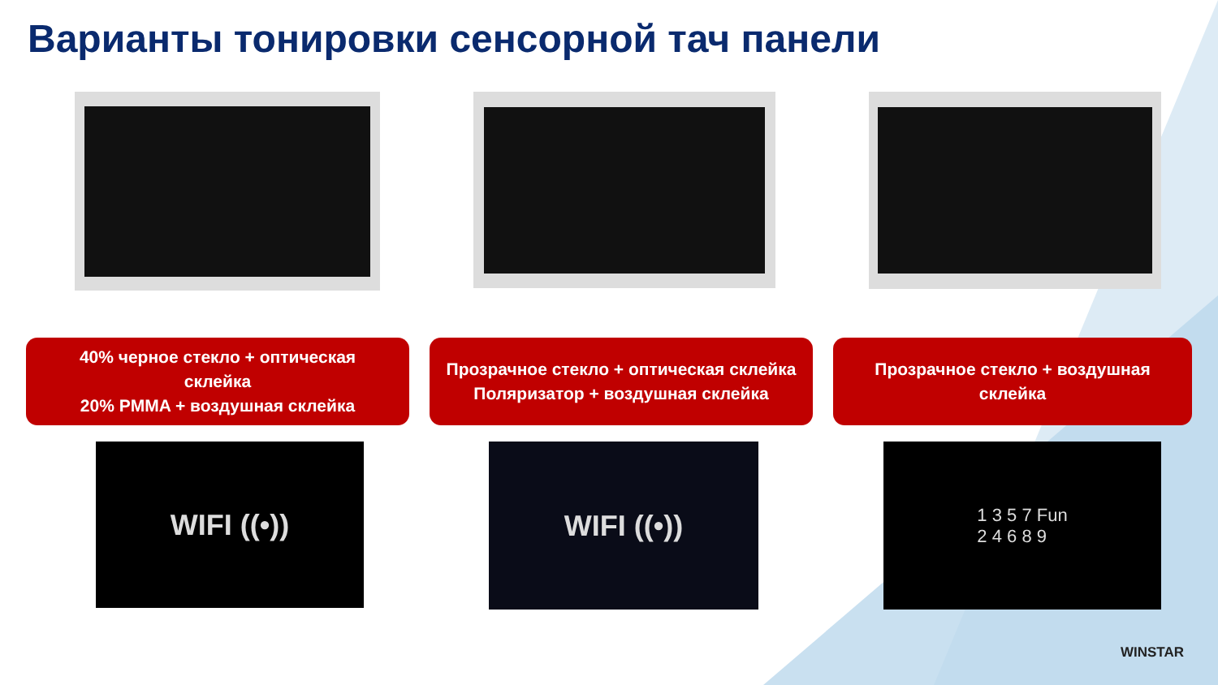Варианты тонировки сенсорной тач панели
40% черное стекло + оптическая
склейка
20% PMMA + воздушная склейка
Прозрачное стекло + оптическая склейка
Поляризатор + воздушная склейка
Прозрачное стекло + воздушная
склейка
WIFI ((•))
WIFI ((•))
1 3 5 7 Fun
2 4 6 8 9
WINSTAR